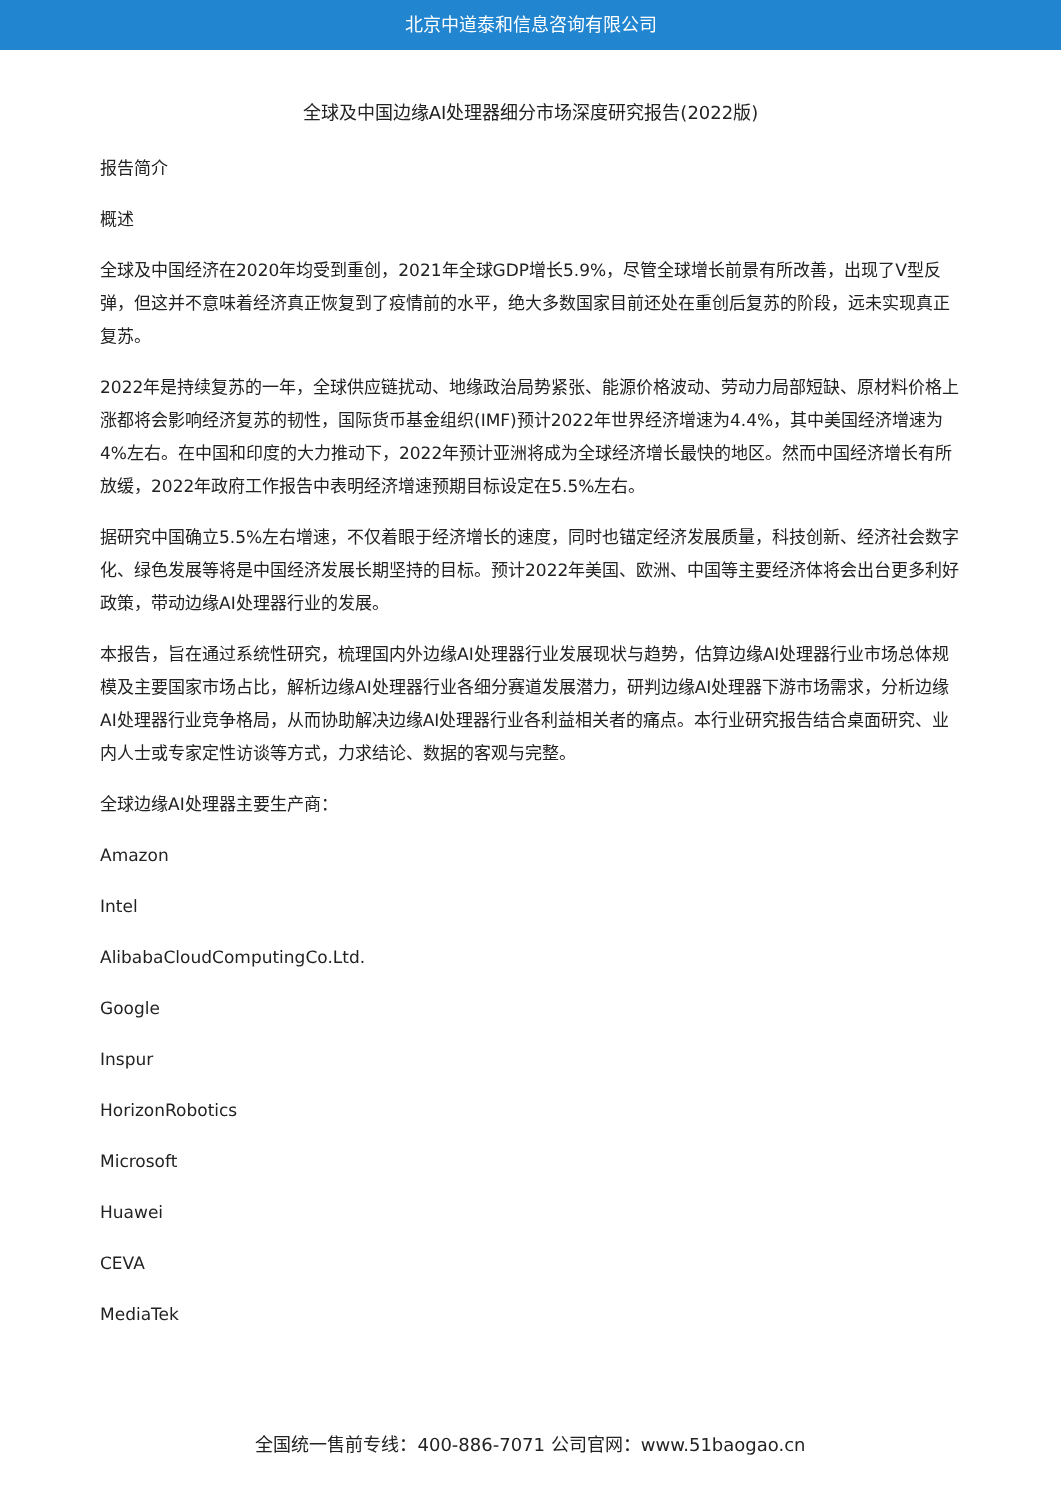北京中道泰和信息咨询有限公司
全球及中国边缘AI处理器细分市场深度研究报告(2022版)
报告简介
概述
全球及中国经济在2020年均受到重创，2021年全球GDP增长5.9%，尽管全球增长前景有所改善，出现了V型反弹，但这并不意味着经济真正恢复到了疫情前的水平，绝大多数国家目前还处在重创后复苏的阶段，远未实现真正复苏。
2022年是持续复苏的一年，全球供应链扰动、地缘政治局势紧张、能源价格波动、劳动力局部短缺、原材料价格上涨都将会影响经济复苏的韧性，国际货币基金组织(IMF)预计2022年世界经济增速为4.4%，其中美国经济增速为4%左右。在中国和印度的大力推动下，2022年预计亚洲将成为全球经济增长最快的地区。然而中国经济增长有所放缓，2022年政府工作报告中表明经济增速预期目标设定在5.5%左右。
据研究中国确立5.5%左右增速，不仅着眼于经济增长的速度，同时也锚定经济发展质量，科技创新、经济社会数字化、绿色发展等将是中国经济发展长期坚持的目标。预计2022年美国、欧洲、中国等主要经济体将会出台更多利好政策，带动边缘AI处理器行业的发展。
本报告，旨在通过系统性研究，梳理国内外边缘AI处理器行业发展现状与趋势，估算边缘AI处理器行业市场总体规模及主要国家市场占比，解析边缘AI处理器行业各细分赛道发展潜力，研判边缘AI处理器下游市场需求，分析边缘AI处理器行业竞争格局，从而协助解决边缘AI处理器行业各利益相关者的痛点。本行业研究报告结合桌面研究、业内人士或专家定性访谈等方式，力求结论、数据的客观与完整。
全球边缘AI处理器主要生产商：
Amazon
Intel
AlibabaCloudComputingCo.Ltd.
Google
Inspur
HorizonRobotics
Microsoft
Huawei
CEVA
MediaTek
全国统一售前专线：400-886-7071 公司官网：www.51baogao.cn